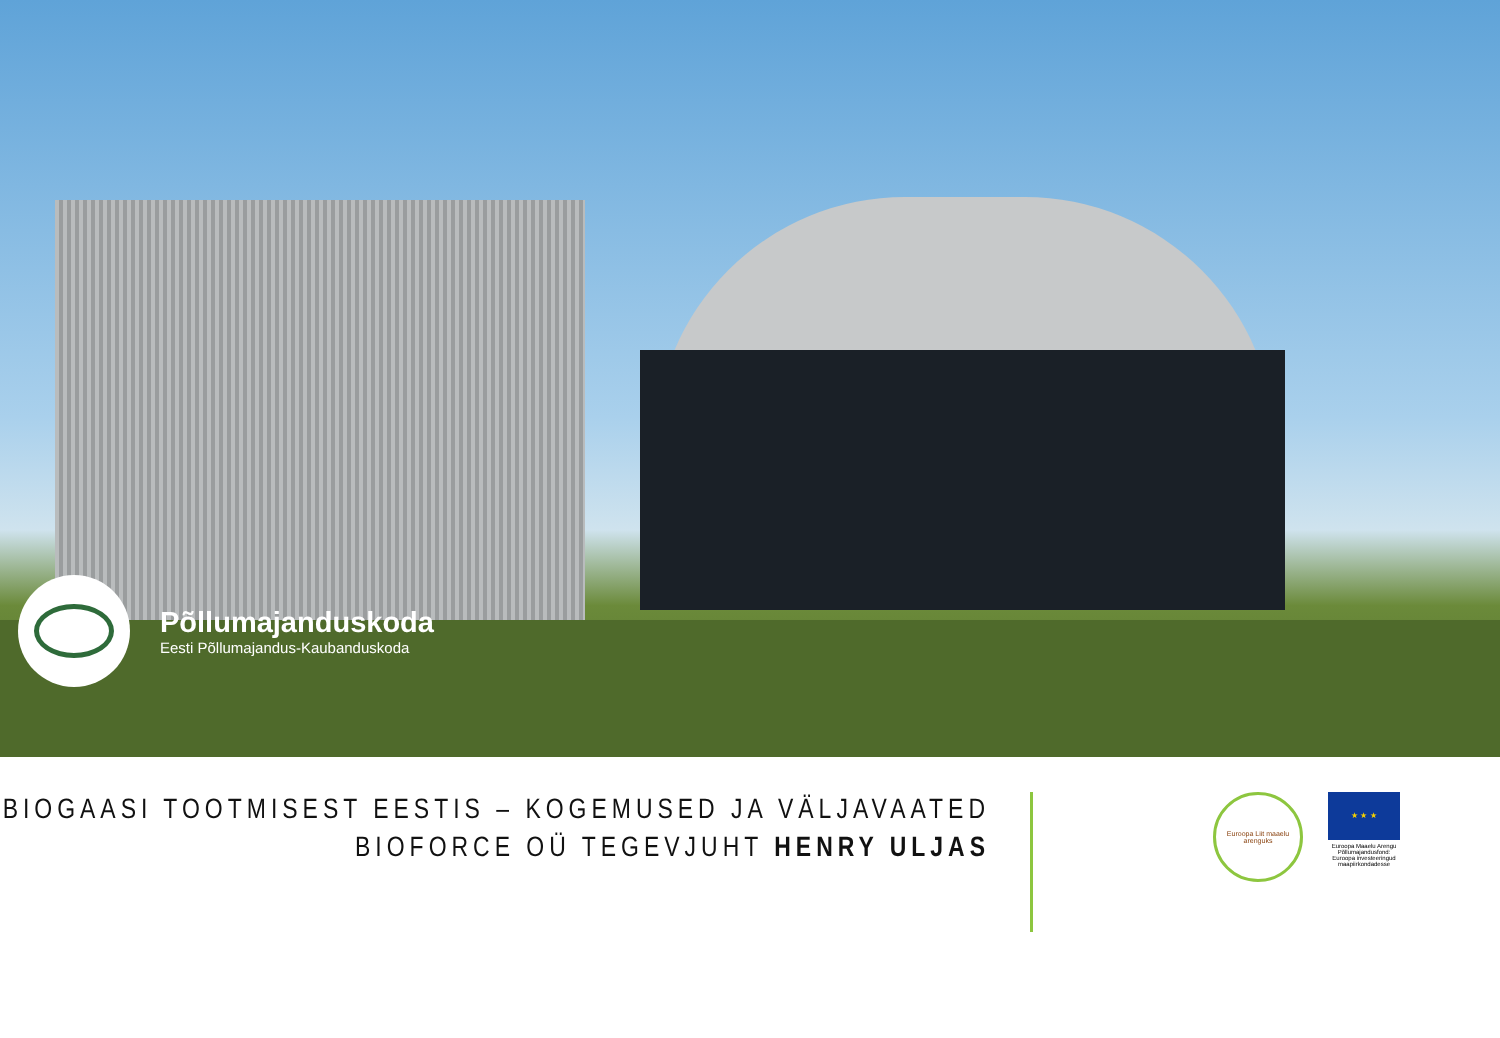Põllumajanduskoda
Eesti Põllumajandus-Kaubanduskoda
BIOGAASI TOOTMISEST EESTIS – KOGEMUSED JA VÄLJAVAATED
BIOFORCE OÜ TEGEVJUHT HENRY ULJAS
Euroopa Liit maaelu arenguks
★ ★ ★
Euroopa Maaelu Arengu Põllumajandusfond: Euroopa investeeringud maapiirkondadesse